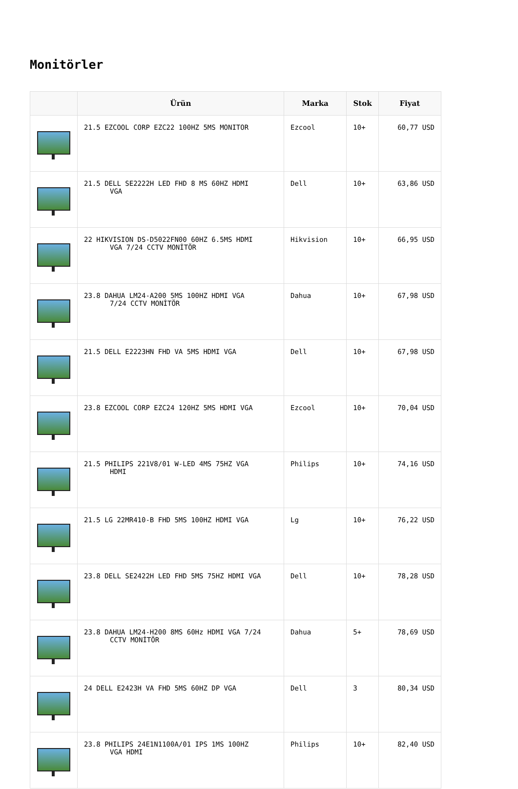Monitörler
| | Ürün | Marka | Stok | Fiyat |
| --- | --- | --- | --- | --- |
| | 21.5 EZCOOL CORP EZC22 100HZ 5MS MONITOR | Ezcool | 10+ | 60,77 USD |
| | 21.5 DELL SE2222H LED FHD 8 MS 60HZ HDMI VGA | Dell | 10+ | 63,86 USD |
| | 22 HIKVISION DS-D5022FN00 60HZ 6.5MS HDMI VGA 7/24 CCTV MONİTÖR | Hikvision | 10+ | 66,95 USD |
| | 23.8 DAHUA LM24-A200 5MS 100HZ HDMI VGA 7/24 CCTV MONİTÖR | Dahua | 10+ | 67,98 USD |
| | 21.5 DELL E2223HN FHD VA 5MS HDMI VGA | Dell | 10+ | 67,98 USD |
| | 23.8 EZCOOL CORP EZC24 120HZ 5MS HDMI VGA | Ezcool | 10+ | 70,04 USD |
| | 21.5 PHILIPS 221V8/01 W-LED 4MS 75HZ VGA HDMI | Philips | 10+ | 74,16 USD |
| | 21.5 LG 22MR410-B FHD 5MS 100HZ HDMI VGA | Lg | 10+ | 76,22 USD |
| | 23.8 DELL SE2422H LED FHD 5MS 75HZ HDMI VGA | Dell | 10+ | 78,28 USD |
| | 23.8 DAHUA LM24-H200 8MS 60Hz HDMI VGA 7/24 CCTV MONİTÖR | Dahua | 5+ | 78,69 USD |
| | 24 DELL E2423H VA FHD 5MS 60HZ DP VGA | Dell | 3 | 80,34 USD |
| | 23.8 PHILIPS 24E1N1100A/01 IPS 1MS 100HZ VGA HDMI | Philips | 10+ | 82,40 USD |